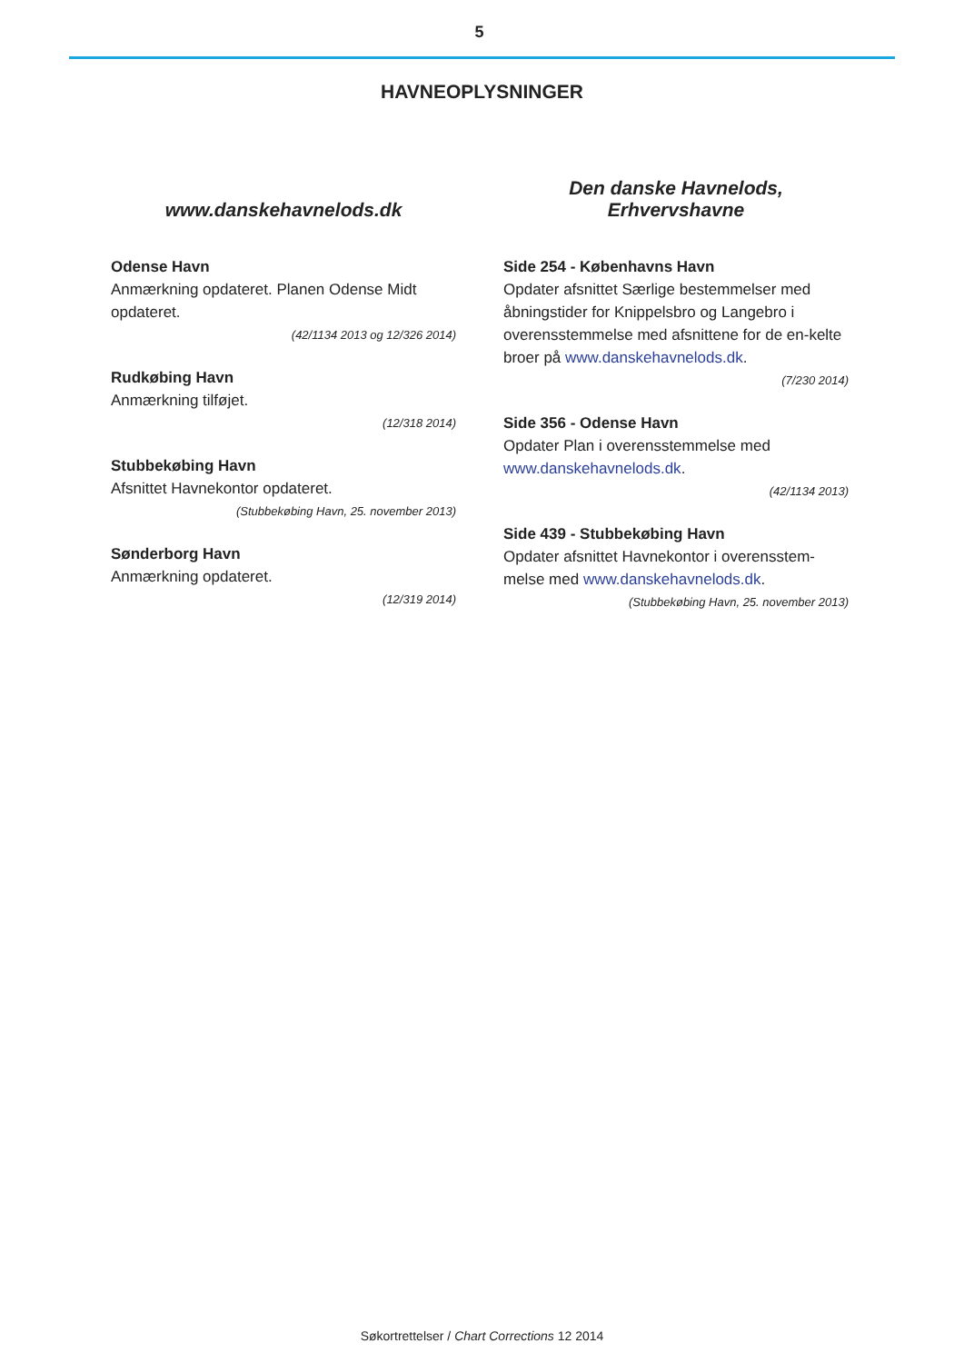5
HAVNEOPLYSNINGER
www.danskehavnelods.dk
Odense Havn
Anmærkning opdateret. Planen Odense Midt opdateret.
(42/1134 2013 og 12/326 2014)
Rudkøbing Havn
Anmærkning tilføjet.
(12/318 2014)
Stubbekøbing Havn
Afsnittet Havnekontor opdateret.
(Stubbekøbing Havn, 25. november 2013)
Sønderborg Havn
Anmærkning opdateret.
(12/319 2014)
Den danske Havnelods,
Erhvervshavne
Side 254 - Københavns Havn
Opdater afsnittet Særlige bestemmelser med åbningstider for Knippelsbro og Langebro i overensstemmelse med afsnittene for de en-kelte broer på www.danskehavnelods.dk.
(7/230 2014)
Side 356 - Odense Havn
Opdater Plan i overensstemmelse med www.danskehavnelods.dk.
(42/1134 2013)
Side 439 - Stubbekøbing Havn
Opdater afsnittet Havnekontor i overensstem-melse med www.danskehavnelods.dk.
(Stubbekøbing Havn, 25. november 2013)
Søkortrettelser / Chart Corrections 12 2014